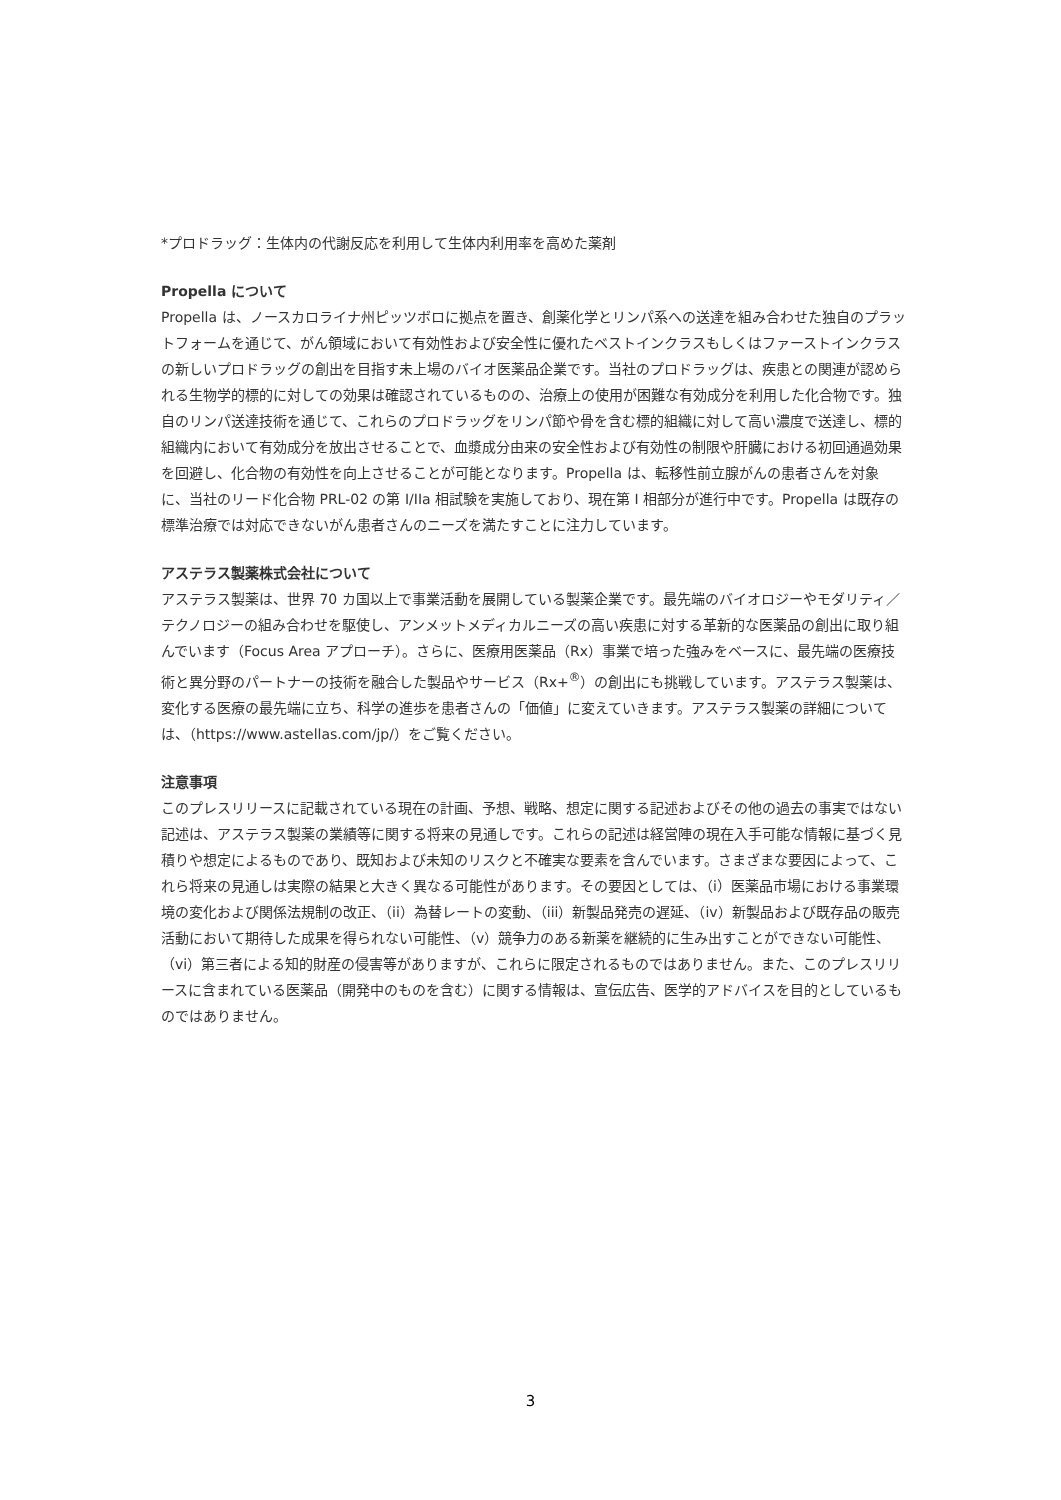*プロドラッグ：生体内の代謝反応を利用して生体内利用率を高めた薬剤
Propella について
Propella は、ノースカロライナ州ピッツボロに拠点を置き、創薬化学とリンパ系への送達を組み合わせた独自のプラットフォームを通じて、がん領域において有効性および安全性に優れたベストインクラスもしくはファーストインクラスの新しいプロドラッグの創出を目指す未上場のバイオ医薬品企業です。当社のプロドラッグは、疾患との関連が認められる生物学的標的に対しての効果は確認されているものの、治療上の使用が困難な有効成分を利用した化合物です。独自のリンパ送達技術を通じて、これらのプロドラッグをリンパ節や骨を含む標的組織に対して高い濃度で送達し、標的組織内において有効成分を放出させることで、血漿成分由来の安全性および有効性の制限や肝臓における初回通過効果を回避し、化合物の有効性を向上させることが可能となります。Propella は、転移性前立腺がんの患者さんを対象に、当社のリード化合物 PRL-02 の第 I/IIa 相試験を実施しており、現在第 I 相部分が進行中です。Propella は既存の標準治療では対応できないがん患者さんのニーズを満たすことに注力しています。
アステラス製薬株式会社について
アステラス製薬は、世界 70 カ国以上で事業活動を展開している製薬企業です。最先端のバイオロジーやモダリティ／テクノロジーの組み合わせを駆使し、アンメットメディカルニーズの高い疾患に対する革新的な医薬品の創出に取り組んでいます（Focus Area アプローチ）。さらに、医療用医薬品（Rx）事業で培った強みをベースに、最先端の医療技術と異分野のパートナーの技術を融合した製品やサービス（Rx+<sup>®</sup>）の創出にも挑戦しています。アステラス製薬は、変化する医療の最先端に立ち、科学の進歩を患者さんの「価値」に変えていきます。アステラス製薬の詳細については、（https://www.astellas.com/jp/）をご覧ください。
注意事項
このプレスリリースに記載されている現在の計画、予想、戦略、想定に関する記述およびその他の過去の事実ではない記述は、アステラス製薬の業績等に関する将来の見通しです。これらの記述は経営陣の現在入手可能な情報に基づく見積りや想定によるものであり、既知および未知のリスクと不確実な要素を含んでいます。さまざまな要因によって、これら将来の見通しは実際の結果と大きく異なる可能性があります。その要因としては、（i）医薬品市場における事業環境の変化および関係法規制の改正、（ii）為替レートの変動、（iii）新製品発売の遅延、（iv）新製品および既存品の販売活動において期待した成果を得られない可能性、（v）競争力のある新薬を継続的に生み出すことができない可能性、（vi）第三者による知的財産の侵害等がありますが、これらに限定されるものではありません。また、このプレスリリースに含まれている医薬品（開発中のものを含む）に関する情報は、宣伝広告、医学的アドバイスを目的としているものではありません。
3